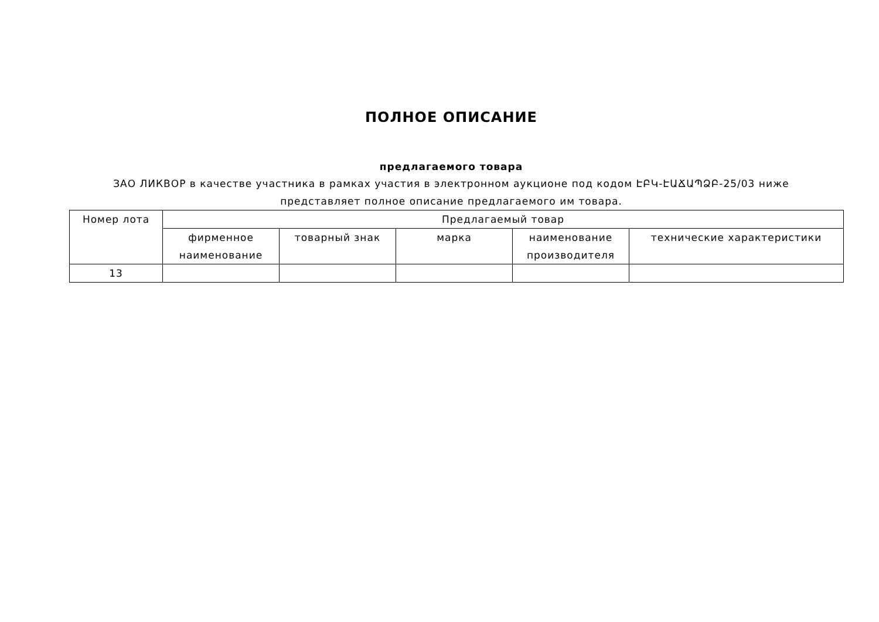ПОЛНОЕ ОПИСАНИЕ
предлагаемого товара
ЗАО ЛИКВОР в качестве участника в рамках участия в электронном аукционе под кодом ԷԲԿ-ԷԱՃԱՊՁԲ-25/03 ниже
представляет полное описание предлагаемого им товара.
| Номер лота | Предлагаемый товар | | | | |
| --- | --- | --- | --- | --- | --- |
| | фирменное наименование | товарный знак | марка | наименование производителя | технические характеристики |
| 13 | | | | | |